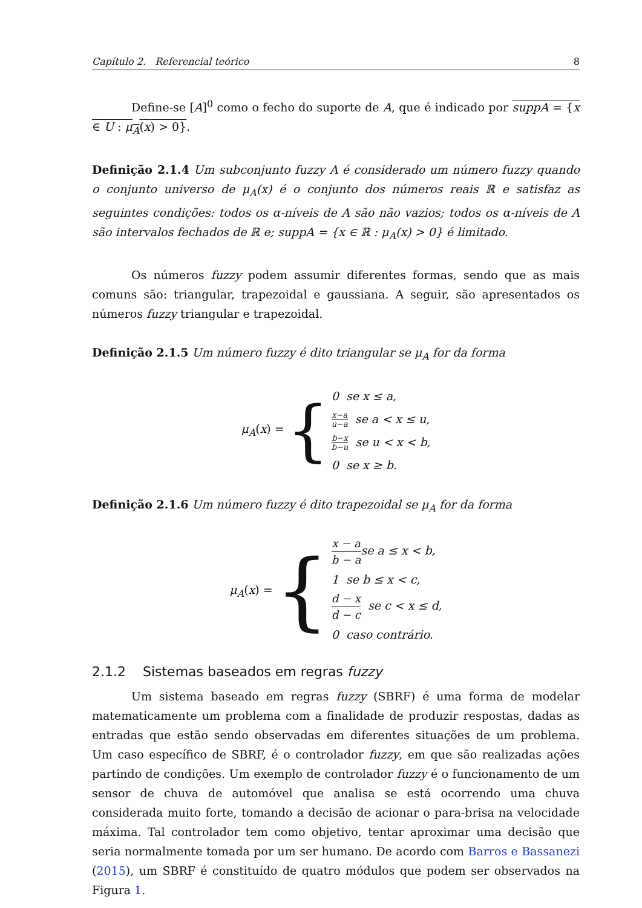Capítulo 2. Referencial teórico 8
Define-se [A]<sup>0</sup> como o fecho do suporte de A, que é indicado por suppA = {x ∈ U : μ<sub>A</sub>(x) > 0}.
Definição 2.1.4 Um subconjunto fuzzy A é considerado um número fuzzy quando o conjunto universo de μ<sub>A</sub>(x) é o conjunto dos números reais ℝ e satisfaz as seguintes condições: todos os α-níveis de A são não vazios; todos os α-níveis de A são intervalos fechados de ℝ e; suppA = {x ∈ ℝ : μ<sub>A</sub>(x) > 0} é limitado.
Os números fuzzy podem assumir diferentes formas, sendo que as mais comuns são: triangular, trapezoidal e gaussiana. A seguir, são apresentados os números fuzzy triangular e trapezoidal.
Definição 2.1.5 Um número fuzzy é dito triangular se μ<sub>A</sub> for da forma
μ<sub>A</sub>(x) = {
0 se x ≤ a,
x−a u−a se a < x ≤ u,
b−x b−u se u < x < b,
0 se x ≥ b.
Definição 2.1.6 Um número fuzzy é dito trapezoidal se μ<sub>A</sub> for da forma
μ<sub>A</sub>(x) = {
x − a b − ase a ≤ x < b,
1 se b ≤ x < c,
d − x d − c se c < x ≤ d,
0 caso contrário.
2.1.2 Sistemas baseados em regras fuzzy
Um sistema baseado em regras fuzzy (SBRF) é uma forma de modelar matematicamente um problema com a finalidade de produzir respostas, dadas as entradas que estão sendo observadas em diferentes situações de um problema. Um caso específico de SBRF, é o controlador fuzzy, em que são realizadas ações partindo de condições. Um exemplo de controlador fuzzy é o funcionamento de um sensor de chuva de automóvel que analisa se está ocorrendo uma chuva considerada muito forte, tomando a decisão de acionar o para-brisa na velocidade máxima. Tal controlador tem como objetivo, tentar aproximar uma decisão que seria normalmente tomada por um ser humano. De acordo com Barros e Bassanezi (2015), um SBRF é constituído de quatro módulos que podem ser observados na Figura 1.